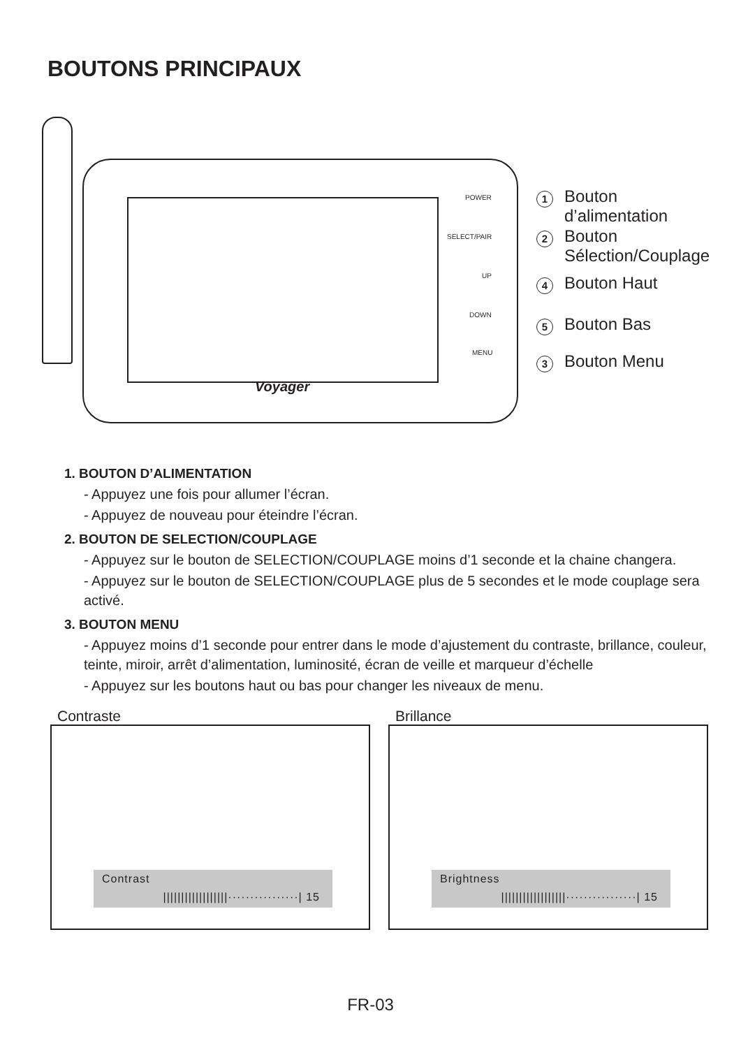BOUTONS PRINCIPAUX
Voyager
POWER
SELECT/PAIR
UP
DOWN
MENU
1 Bouton
d’alimentation
2 Bouton
Sélection/Couplage
4 Bouton Haut
5 Bouton Bas
3 Bouton Menu
1. BOUTON D’ALIMENTATION
- Appuyez une fois pour allumer l’écran.
- Appuyez de nouveau pour éteindre l’écran.
2. BOUTON DE SELECTION/COUPLAGE
- Appuyez sur le bouton de SELECTION/COUPLAGE moins d’1 seconde et la chaine changera.
- Appuyez sur le bouton de SELECTION/COUPLAGE plus de 5 secondes et le mode couplage sera activé.
3. BOUTON MENU
- Appuyez moins d’1 seconde pour entrer dans le mode d’ajustement du contraste, brillance, couleur, teinte, miroir, arrêt d’alimentation, luminosité, écran de veille et marqueur d’échelle
- Appuyez sur les boutons haut ou bas pour changer les niveaux de menu.
Contraste
Contrast
||||||||||||||||||················| 15
Brillance
Brightness
||||||||||||||||||················| 15
FR-03